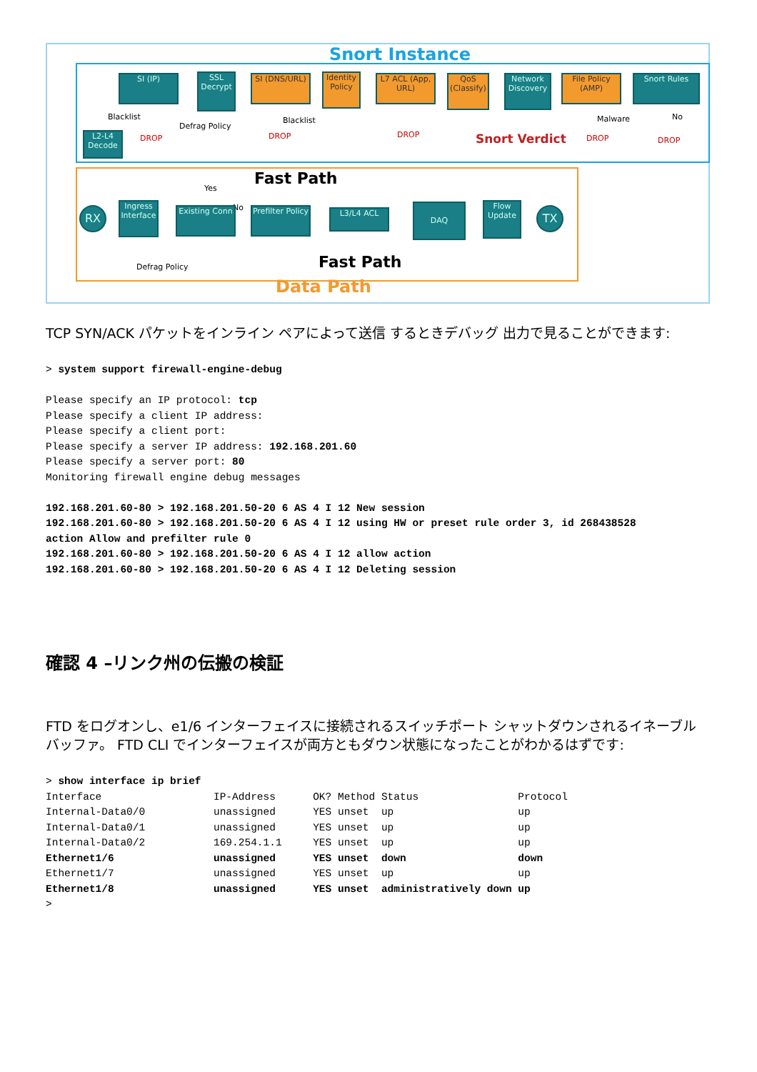Snort Instance
L2-L4 Decode
SI (IP)
SSL Decrypt
SI (DNS/URL)
Identity Policy
L7 ACL (App, URL)
QoS (Classify)
Network Discovery
File Policy (AMP)
Snort Rules
Blacklist
DROP
Defrag Policy
Blacklist
DROP DROP
Malware
DROP
No
DROP
Snort Verdict
Fast Path
Yes
No
RX
Ingress Interface
Existing Conn
Prefilter Policy
L3/L4 ACL
DAQ
Flow Update
TX
Defrag Policy Fast Path
Data Path
TCP SYN/ACK パケットをインライン ペアによって送信 するときデバッグ 出力で見ることができます:
> system support firewall-engine-debug

Please specify an IP protocol: tcp
Please specify a client IP address:
Please specify a client port:
Please specify a server IP address: 192.168.201.60
Please specify a server port: 80
Monitoring firewall engine debug messages

192.168.201.60-80 > 192.168.201.50-20 6 AS 4 I 12 New session
192.168.201.60-80 > 192.168.201.50-20 6 AS 4 I 12 using HW or preset rule order 3, id 268438528
action Allow and prefilter rule 0
192.168.201.60-80 > 192.168.201.50-20 6 AS 4 I 12 allow action
192.168.201.60-80 > 192.168.201.50-20 6 AS 4 I 12 Deleting session
確認 4 –リンク州の伝搬の検証
FTD をログオンし、e1/6 インターフェイスに接続されるスイッチポート シャットダウンされるイネーブル バッファ。 FTD CLI でインターフェイスが両方ともダウン状態になったことがわかるはずです:
> show interface ip brief
Interface                  IP-Address      OK? Method Status                Protocol
Internal-Data0/0           unassigned      YES unset  up                    up
Internal-Data0/1           unassigned      YES unset  up                    up
Internal-Data0/2           169.254.1.1     YES unset  up                    up
Ethernet1/6                unassigned      YES unset  down                  down
Ethernet1/7                unassigned      YES unset  up                    up
Ethernet1/8                unassigned      YES unset  administratively down up
>